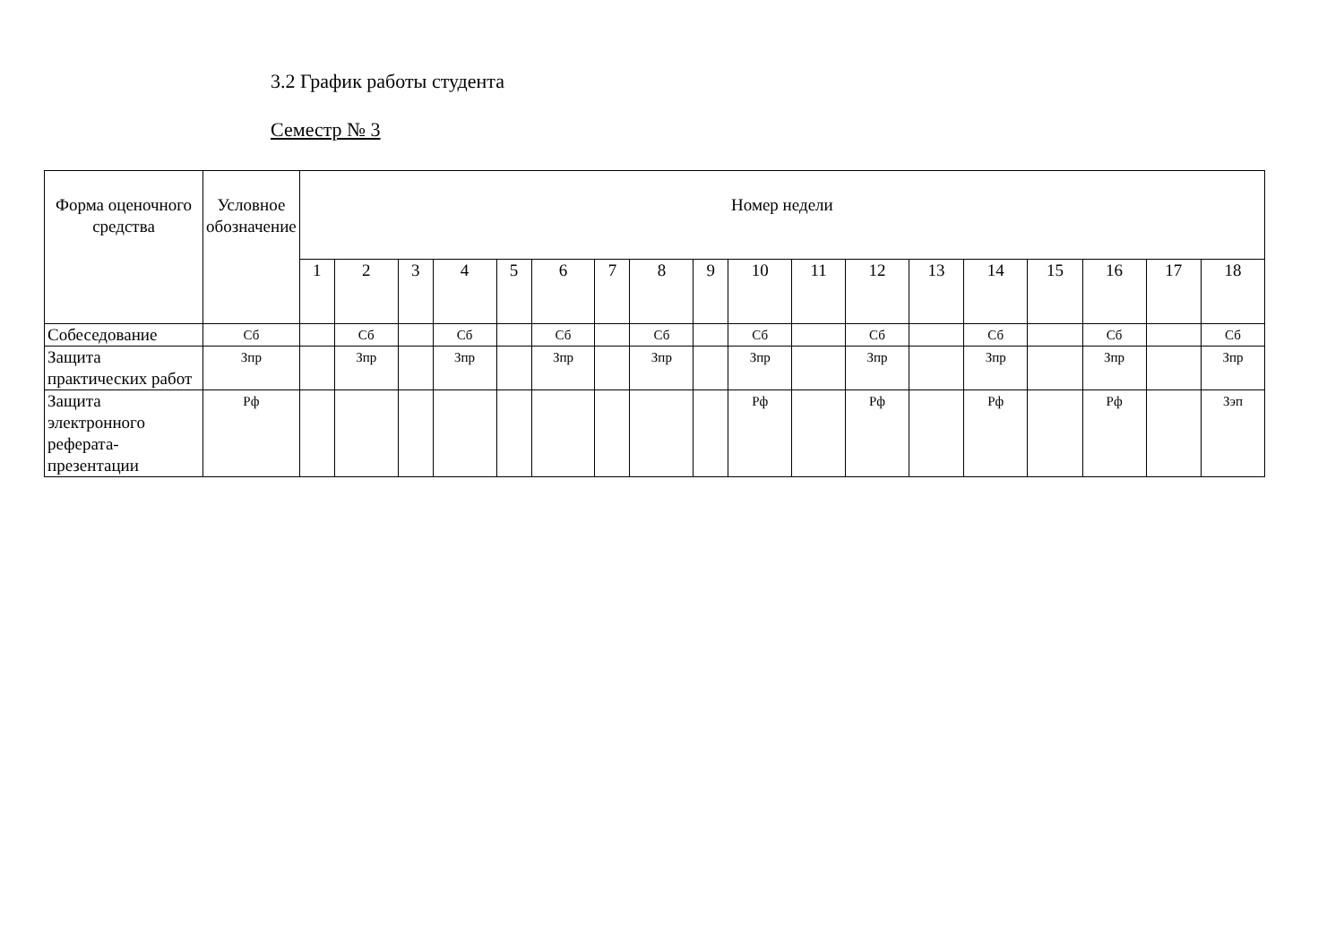3.2 График работы студента
Семестр № 3
| Форма оценочного средства | Условное обозначение | Номер недели | | | | | | | | | | | | | | | | | |
| --- | --- | --- | --- | --- | --- | --- | --- | --- | --- | --- | --- | --- | --- | --- | --- | --- | --- | --- | --- |
| | | 1 | 2 | 3 | 4 | 5 | 6 | 7 | 8 | 9 | 10 | 11 | 12 | 13 | 14 | 15 | 16 | 17 | 18 |
| Собеседование | Сб | | Сб | | Сб | | Сб | | Сб | | Сб | | Сб | | Сб | | Сб | | Сб |
| Защита практических работ | Зпр | | Зпр | | Зпр | | Зпр | | Зпр | | Зпр | | Зпр | | Зпр | | Зпр | | Зпр |
| Защита электронного реферата-презентации | Рф | | | | | | | | | | Рф | | Рф | | Рф | | Рф | | Зэп |